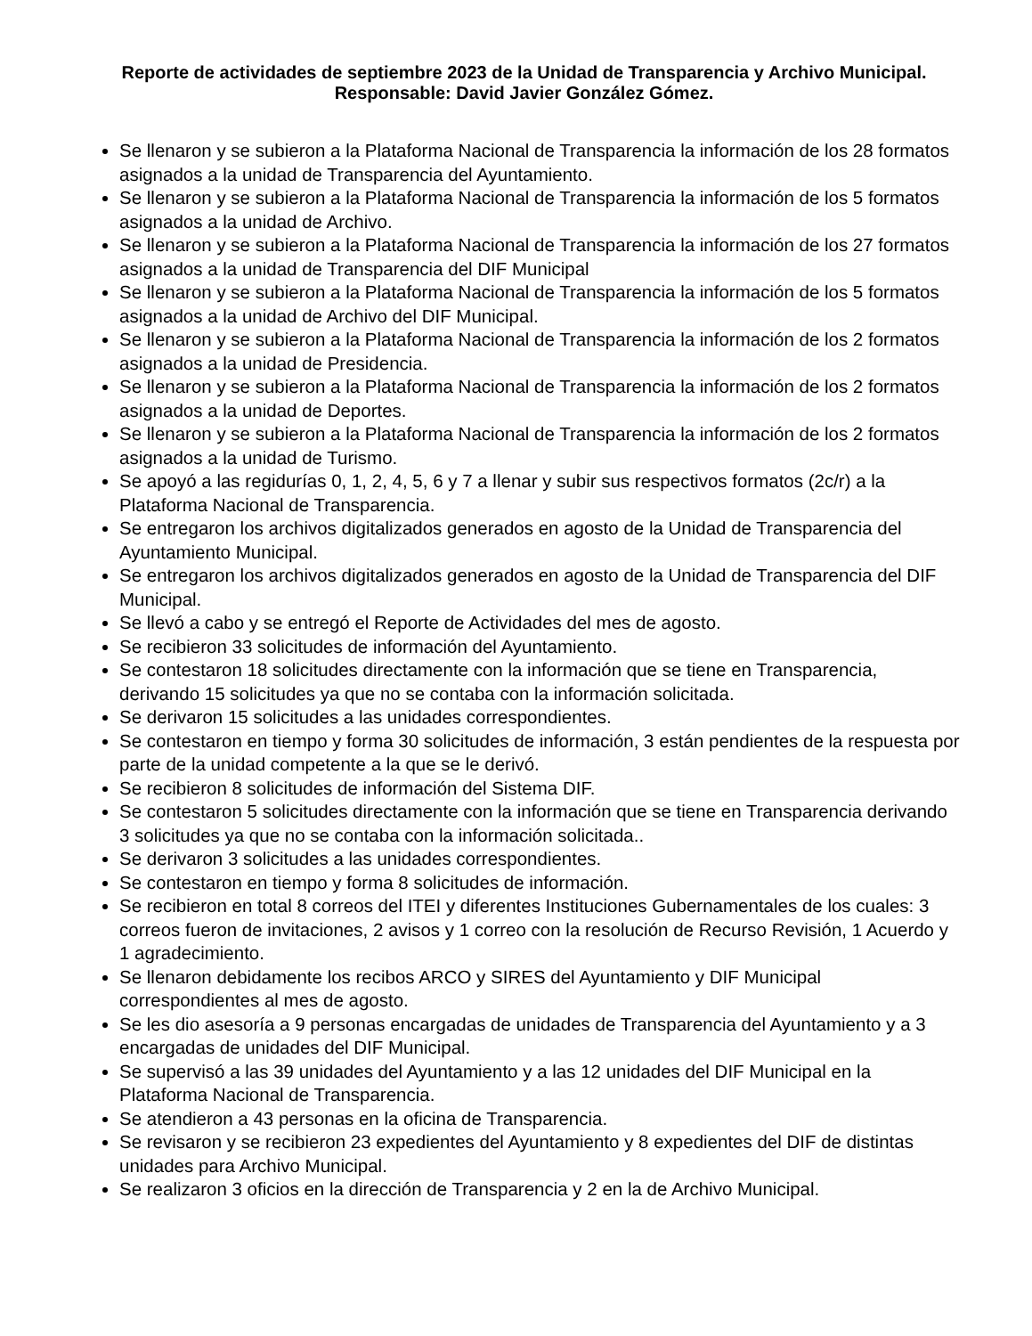Reporte de actividades de septiembre 2023 de la Unidad de Transparencia y Archivo Municipal.
Responsable: David Javier González Gómez.
Se llenaron y se subieron a la Plataforma Nacional de Transparencia la información de los 28 formatos asignados a la unidad de Transparencia del Ayuntamiento.
Se llenaron y se subieron a la Plataforma Nacional de Transparencia la información de los 5 formatos asignados a la unidad de Archivo.
Se llenaron y se subieron a la Plataforma Nacional de Transparencia la información de los 27 formatos asignados a la unidad de Transparencia del DIF Municipal
Se llenaron y se subieron a la Plataforma Nacional de Transparencia la información de los 5 formatos asignados a la unidad de Archivo del DIF Municipal.
Se llenaron y se subieron a la Plataforma Nacional de Transparencia la información de los 2 formatos asignados a la unidad de Presidencia.
Se llenaron y se subieron a la Plataforma Nacional de Transparencia la información de los 2 formatos asignados a la unidad de Deportes.
Se llenaron y se subieron a la Plataforma Nacional de Transparencia la información de los 2 formatos asignados a la unidad de Turismo.
Se apoyó a las regidurías 0, 1, 2, 4, 5, 6 y 7 a llenar y subir sus respectivos formatos (2c/r) a la Plataforma Nacional de Transparencia.
Se entregaron los archivos digitalizados generados en agosto de la Unidad de Transparencia del Ayuntamiento Municipal.
Se entregaron los archivos digitalizados generados en agosto de la Unidad de Transparencia del DIF Municipal.
Se llevó a cabo y se entregó el Reporte de Actividades del mes de agosto.
Se recibieron 33 solicitudes de información del Ayuntamiento.
Se contestaron 18 solicitudes directamente con la información que se tiene en Transparencia, derivando 15 solicitudes ya que no se contaba con la información solicitada.
Se derivaron 15 solicitudes a las unidades correspondientes.
Se contestaron en tiempo y forma 30 solicitudes de información, 3 están pendientes de la respuesta por parte de la unidad competente a la que se le derivó.
Se recibieron 8 solicitudes de información del Sistema DIF.
Se contestaron 5 solicitudes directamente con la información que se tiene en Transparencia derivando 3 solicitudes ya que no se contaba con la información solicitada..
Se derivaron 3 solicitudes a las unidades correspondientes.
Se contestaron en tiempo y forma 8 solicitudes de información.
Se recibieron en total 8 correos del ITEI y diferentes Instituciones Gubernamentales de los cuales: 3 correos fueron de invitaciones, 2 avisos y 1 correo con la resolución de Recurso Revisión, 1 Acuerdo y 1 agradecimiento.
Se llenaron debidamente los recibos ARCO y SIRES del Ayuntamiento y DIF Municipal correspondientes al mes de agosto.
Se les dio asesoría a 9 personas encargadas de unidades de Transparencia del Ayuntamiento y a 3 encargadas de unidades del DIF Municipal.
Se supervisó a las 39 unidades del Ayuntamiento y a las 12 unidades del DIF Municipal en la Plataforma Nacional de Transparencia.
Se atendieron a 43 personas en la oficina de Transparencia.
Se revisaron y se recibieron 23 expedientes del Ayuntamiento y 8 expedientes del DIF de distintas unidades para Archivo Municipal.
Se realizaron 3 oficios en la dirección de Transparencia y 2 en la de Archivo Municipal.